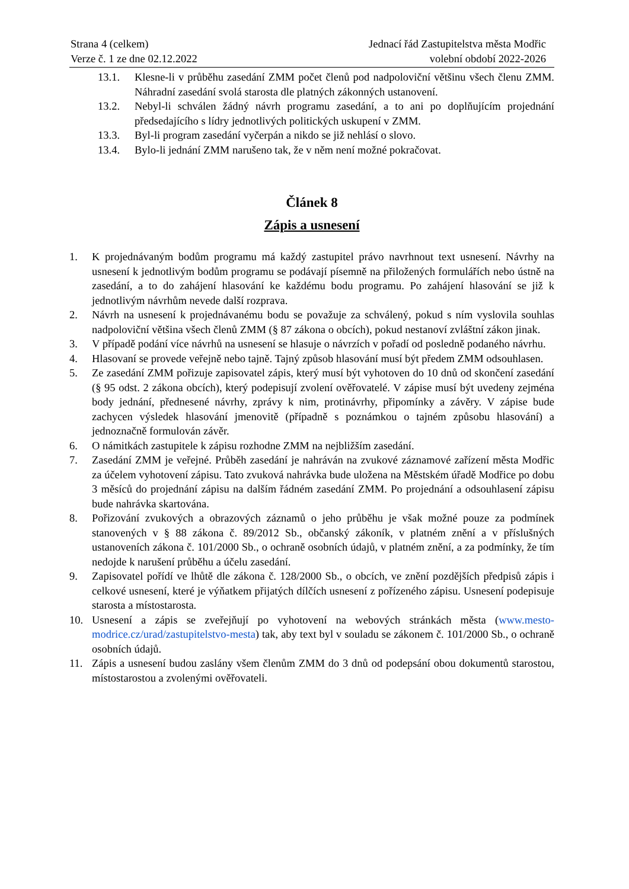Strana 4 (celkem)
Verze č. 1 ze dne 02.12.2022
Jednací řád Zastupitelstva města Modřic
volební období 2022-2026
13.1. Klesne-li v průběhu zasedání ZMM počet členů pod nadpoloviční většinu všech členu ZMM. Náhradní zasedání svolá starosta dle platných zákonných ustanovení.
13.2. Nebyl-li schválen žádný návrh programu zasedání, a to ani po doplňujícím projednání předsedajícího s lídry jednotlivých politických uskupení v ZMM.
13.3. Byl-li program zasedání vyčerpán a nikdo se již nehlásí o slovo.
13.4. Bylo-li jednání ZMM narušeno tak, že v něm není možné pokračovat.
Článek 8
Zápis a usnesení
1. K projednávaným bodům programu má každý zastupitel právo navrhnout text usnesení. Návrhy na usnesení k jednotlivým bodům programu se podávají písemně na přiložených formulářích nebo ústně na zasedání, a to do zahájení hlasování ke každému bodu programu. Po zahájení hlasování se již k jednotlivým návrhům nevede další rozprava.
2. Návrh na usnesení k projednávanému bodu se považuje za schválený, pokud s ním vyslovila souhlas nadpoloviční většina všech členů ZMM (§ 87 zákona o obcích), pokud nestanoví zvláštní zákon jinak.
3. V případě podání více návrhů na usnesení se hlasuje o návrzích v pořadí od posledně podaného návrhu.
4. Hlasovaní se provede veřejně nebo tajně. Tajný způsob hlasování musí být předem ZMM odsouhlasen.
5. Ze zasedání ZMM pořizuje zapisovatel zápis, který musí být vyhotoven do 10 dnů od skončení zasedání (§ 95 odst. 2 zákona obcích), který podepisují zvolení ověřovatelé. V zápise musí být uvedeny zejména body jednání, přednesené návrhy, zprávy k nim, protinávrhy, připomínky a závěry. V zápise bude zachycen výsledek hlasování jmenovitě (případně s poznámkou o tajném způsobu hlasování) a jednoznačně formulován závěr.
6. O námitkách zastupitele k zápisu rozhodne ZMM na nejbližším zasedání.
7. Zasedání ZMM je veřejné. Průběh zasedání je nahráván na zvukové záznamové zařízení města Modřic za účelem vyhotovení zápisu. Tato zvuková nahrávka bude uložena na Městském úřadě Modřice po dobu 3 měsíců do projednání zápisu na dalším řádném zasedání ZMM. Po projednání a odsouhlasení zápisu bude nahrávka skartována.
8. Pořizování zvukových a obrazových záznamů o jeho průběhu je však možné pouze za podmínek stanovených v § 88 zákona č. 89/2012 Sb., občanský zákoník, v platném znění a v příslušných ustanoveních zákona č. 101/2000 Sb., o ochraně osobních údajů, v platném znění, a za podmínky, že tím nedojde k narušení průběhu a účelu zasedání.
9. Zapisovatel pořídí ve lhůtě dle zákona č. 128/2000 Sb., o obcích, ve znění pozdějších předpisů zápis i celkové usnesení, které je výňatkem přijatých dílčích usnesení z pořízeného zápisu. Usnesení podepisuje starosta a místostarosta.
10. Usnesení a zápis se zveřejňují po vyhotovení na webových stránkách města (www.mesto-modrice.cz/urad/zastupitelstvo-mesta) tak, aby text byl v souladu se zákonem č. 101/2000 Sb., o ochraně osobních údajů.
11. Zápis a usnesení budou zaslány všem členům ZMM do 3 dnů od podepsání obou dokumentů starostou, místostarostou a zvolenými ověřovateli.